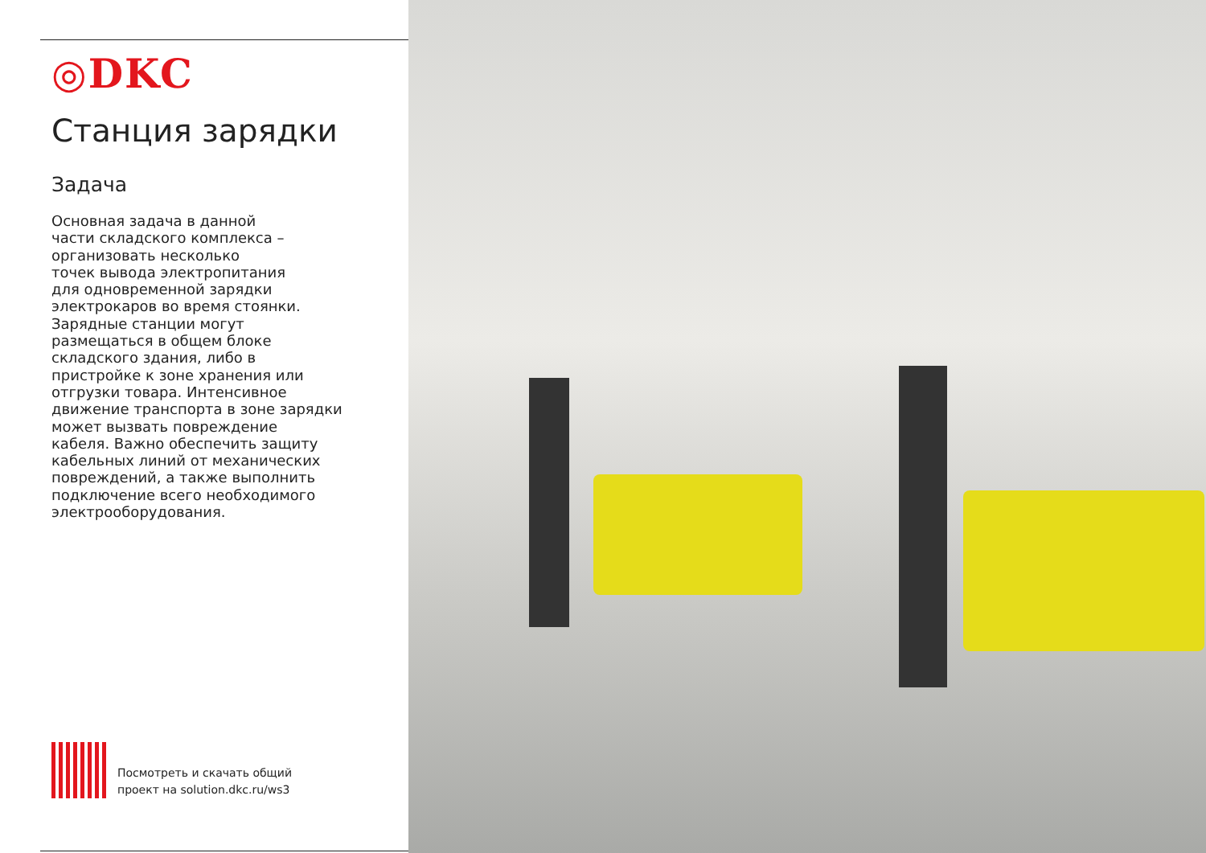◎DKC
Станция зарядки
Задача
Основная задача в данной
части складского комплекса –
организовать несколько
точек вывода электропитания
для одновременной зарядки
электрокаров во время стоянки.
Зарядные станции могут
размещаться в общем блоке
складского здания, либо в
пристройке к зоне хранения или
отгрузки товара. Интенсивное
движение транспорта в зоне зарядки
может вызвать повреждение
кабеля. Важно обеспечить защиту
кабельных линий от механических
повреждений, а также выполнить
подключение всего необходимого
электрооборудования.
Посмотреть и скачать общий
проект на solution.dkc.ru/ws3